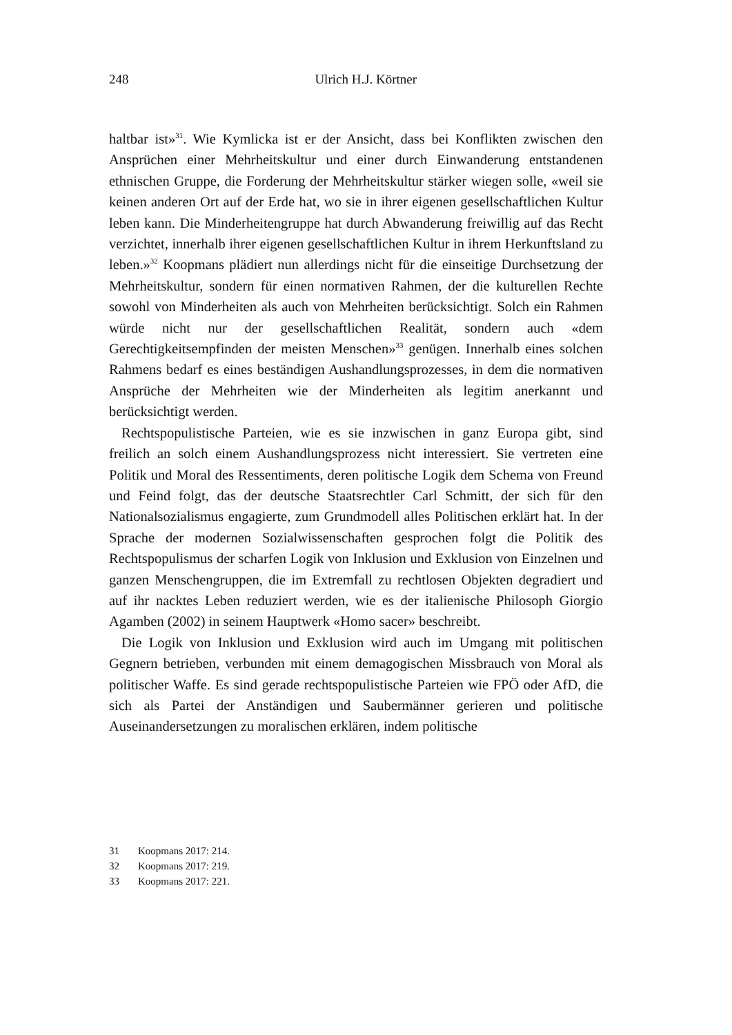248
Ulrich H.J. Körtner
haltbar ist»<sup>31</sup>. Wie Kymlicka ist er der Ansicht, dass bei Konflikten zwischen den Ansprüchen einer Mehrheitskultur und einer durch Einwanderung entstandenen ethnischen Gruppe, die Forderung der Mehrheitskultur stärker wiegen solle, «weil sie keinen anderen Ort auf der Erde hat, wo sie in ihrer eigenen gesellschaftlichen Kultur leben kann. Die Minderheitengruppe hat durch Abwanderung freiwillig auf das Recht verzichtet, innerhalb ihrer eigenen gesellschaftlichen Kultur in ihrem Herkunftsland zu leben.»<sup>32</sup> Koopmans plädiert nun allerdings nicht für die einseitige Durchsetzung der Mehrheitskultur, sondern für einen normativen Rahmen, der die kulturellen Rechte sowohl von Minderheiten als auch von Mehrheiten berücksichtigt. Solch ein Rahmen würde nicht nur der gesellschaftlichen Realität, sondern auch «dem Gerechtigkeitsempfinden der meisten Menschen»<sup>33</sup> genügen. Innerhalb eines solchen Rahmens bedarf es eines beständigen Aushandlungsprozesses, in dem die normativen Ansprüche der Mehrheiten wie der Minderheiten als legitim anerkannt und berücksichtigt werden.
Rechtspopulistische Parteien, wie es sie inzwischen in ganz Europa gibt, sind freilich an solch einem Aushandlungsprozess nicht interessiert. Sie vertreten eine Politik und Moral des Ressentiments, deren politische Logik dem Schema von Freund und Feind folgt, das der deutsche Staatsrechtler Carl Schmitt, der sich für den Nationalsozialismus engagierte, zum Grundmodell alles Politischen erklärt hat. In der Sprache der modernen Sozialwissenschaften gesprochen folgt die Politik des Rechtspopulismus der scharfen Logik von Inklusion und Exklusion von Einzelnen und ganzen Menschengruppen, die im Extremfall zu rechtlosen Objekten degradiert und auf ihr nacktes Leben reduziert werden, wie es der italienische Philosoph Giorgio Agamben (2002) in seinem Hauptwerk «Homo sacer» beschreibt.
Die Logik von Inklusion und Exklusion wird auch im Umgang mit politischen Gegnern betrieben, verbunden mit einem demagogischen Missbrauch von Moral als politischer Waffe. Es sind gerade rechtspopulistische Parteien wie FPÖ oder AfD, die sich als Partei der Anständigen und Saubermänner gerieren und politische Auseinandersetzungen zu moralischen erklären, indem politische
31 Koopmans 2017: 214.
32 Koopmans 2017: 219.
33 Koopmans 2017: 221.